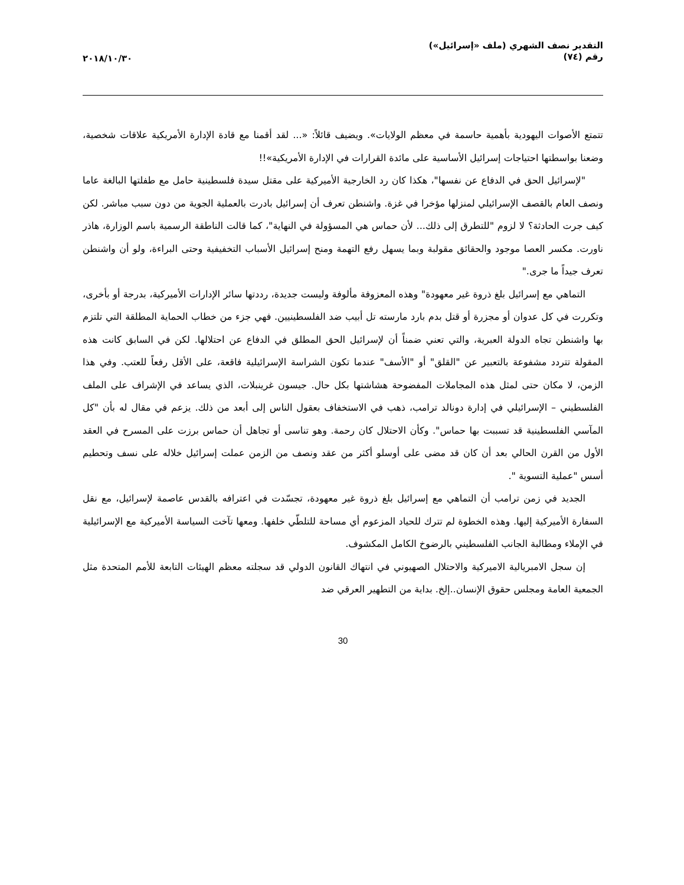التقدير نصف الشهري (ملف «إسرائيل»)
رقم (٧٤)
٢٠١٨/١٠/٣٠
تتمتع الأصوات اليهودية بأهمية حاسمة في معظم الولايات». ويضيف قائلاً: «... لقد أقمنا مع قادة الإدارة الأمريكية علاقات شخصية، وضعنا بواسطتها احتياجات إسرائيل الأساسية على مائدة القرارات في الإدارة الأمريكية»!!
"لإسرائيل الحق في الدفاع عن نفسها"، هكذا كان رد الخارجية الأميركية على مقتل سيدة فلسطينية حامل مع طفلتها البالغة عاما ونصف العام بالقصف الإسرائيلي لمنزلها مؤخرا في غزة. واشنطن تعرف أن إسرائيل بادرت بالعملية الجوية من دون سبب مباشر. لكن كيف جرت الحادثة؟ لا لزوم "للتطرق إلى ذلك... لأن حماس هي المسؤولة في النهاية"، كما قالت الناطقة الرسمية باسم الوزارة، هاذر ناورت. مكسر العصا موجود والحقائق مقولبة وبما يسهل رفع التهمة ومنح إسرائيل الأسباب التخفيفية وحتى البراءة، ولو أن واشنطن تعرف جيداً ما جرى."
التماهي مع إسرائيل بلغ ذروة غير معهودة" وهذه المعزوفة مألوفة وليست جديدة، رددتها سائر الإدارات الأميركية، بدرجة أو بأخرى، وتكررت في كل عدوان أو مجزرة أو قتل بدم بارد مارسته تل أبيب ضد الفلسطينيين. فهي جزء من خطاب الحماية المطلقة التي تلتزم بها واشنطن تجاه الدولة العبرية، والتي تعني ضمناً أن لإسرائيل الحق المطلق في الدفاع عن احتلالها. لكن في السابق كانت هذه المقولة تتردد مشفوعة بالتعبير عن "القلق" أو "الأسف" عندما تكون الشراسة الإسرائيلية فاقعة، على الأقل رفعاً للعتب. وفي هذا الزمن، لا مكان حتى لمثل هذه المجاملات المفضوحة هشاشتها بكل حال. جيسون غرينبلات، الذي يساعد في الإشراف على الملف الفلسطيني – الإسرائيلي في إدارة دونالد ترامب، ذهب في الاستخفاف بعقول الناس إلى أبعد من ذلك. يزعم في مقال له بأن "كل المآسي الفلسطينية قد تسببت بها حماس". وكأن الاحتلال كان رحمة. وهو تناسى أو تجاهل أن حماس برزت على المسرح في العقد الأول من القرن الحالي بعد أن كان قد مضى على أوسلو أكثر من عقد ونصف من الزمن عملت إسرائيل خلاله على نسف وتحطيم أسس "عملية التسوية ".
الجديد في زمن ترامب أن التماهي مع إسرائيل بلغ ذروة غير معهودة، تجسّدت في اعترافه بالقدس عاصمة لإسرائيل، مع نقل السفارة الأميركية إليها. وهذه الخطوة لم تترك للحياد المزعوم أي مساحة للتلطّي خلفها. ومعها تآخت السياسة الأميركية مع الإسرائيلية في الإملاء ومطالبة الجانب الفلسطيني بالرضوخ الكامل المكشوف.
إن سجل الامبريالية الاميركية والاحتلال الصهيوني في انتهاك القانون الدولي قد سجلته معظم الهيئات التابعة للأمم المتحدة مثل الجمعية العامة ومجلس حقوق الإنسان..إلخ. بداية من التطهير العرقي ضد
30